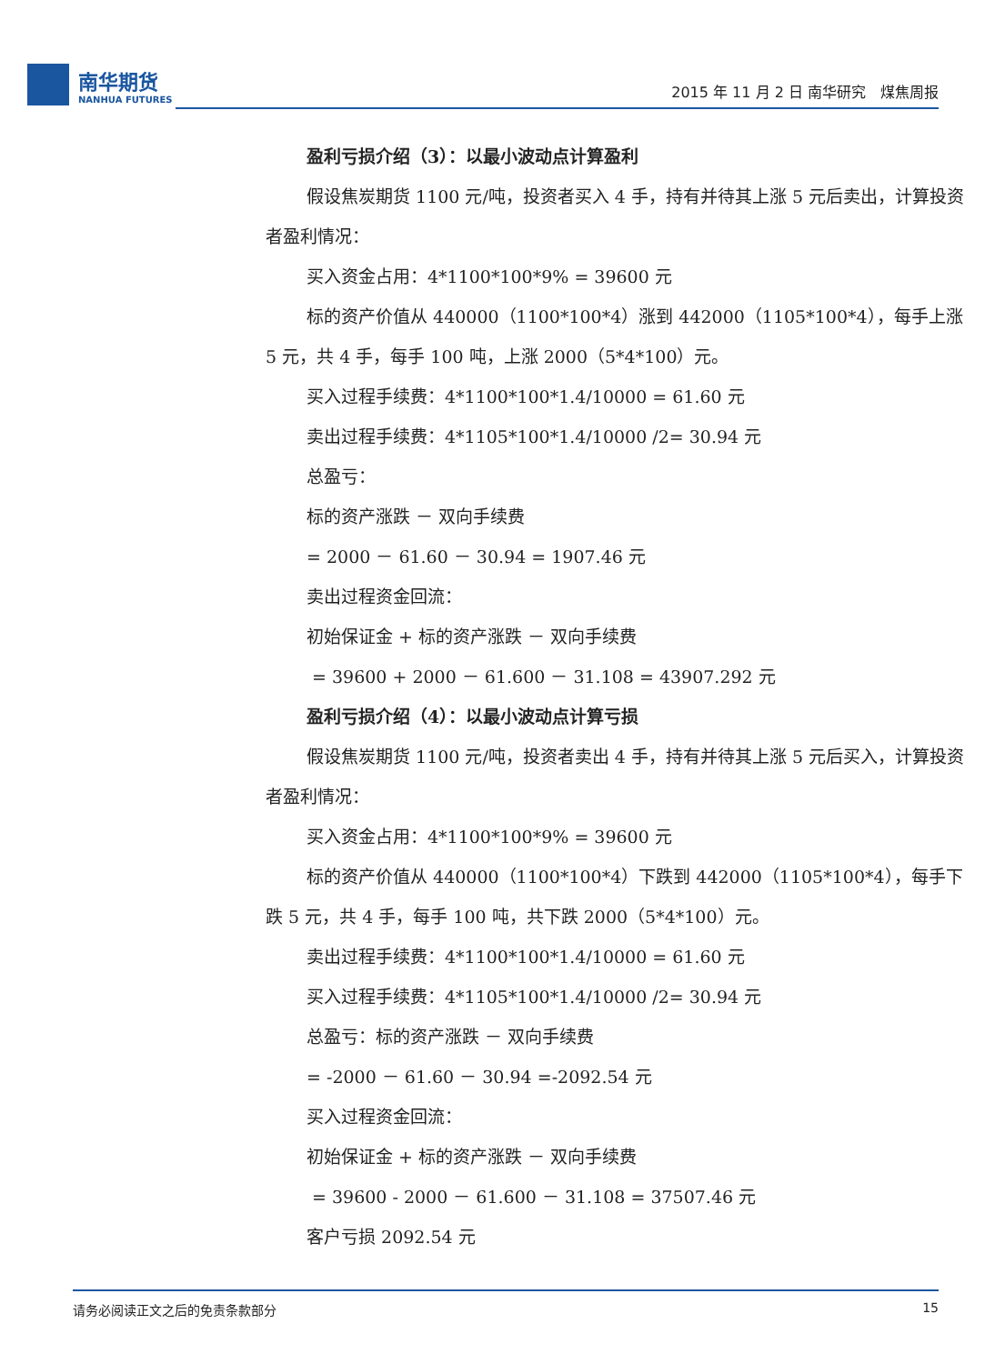南华期货
NANHUA FUTURES
2015 年 11 月 2 日 南华研究　煤焦周报
盈利亏损介绍（3）：以最小波动点计算盈利
假设焦炭期货 1100 元/吨，投资者买入 4 手，持有并待其上涨 5 元后卖出，计算投资者盈利情况：
买入资金占用：4*1100*100*9% = 39600 元
标的资产价值从 440000（1100*100*4）涨到 442000（1105*100*4），每手上涨 5 元，共 4 手，每手 100 吨，上涨 2000（5*4*100）元。
买入过程手续费：4*1100*100*1.4/10000 = 61.60 元
卖出过程手续费：4*1105*100*1.4/10000 /2= 30.94 元
总盈亏：
标的资产涨跌 － 双向手续费
= 2000 － 61.60 － 30.94 = 1907.46 元
卖出过程资金回流：
初始保证金 + 标的资产涨跌 － 双向手续费
= 39600 + 2000 － 61.600 － 31.108 = 43907.292 元
盈利亏损介绍（4）：以最小波动点计算亏损
假设焦炭期货 1100 元/吨，投资者卖出 4 手，持有并待其上涨 5 元后买入，计算投资者盈利情况：
买入资金占用：4*1100*100*9% = 39600 元
标的资产价值从 440000（1100*100*4）下跌到 442000（1105*100*4），每手下跌 5 元，共 4 手，每手 100 吨，共下跌 2000（5*4*100）元。
卖出过程手续费：4*1100*100*1.4/10000 = 61.60 元
买入过程手续费：4*1105*100*1.4/10000 /2= 30.94 元
总盈亏：标的资产涨跌 － 双向手续费
= -2000 － 61.60 － 30.94 =-2092.54 元
买入过程资金回流：
初始保证金 + 标的资产涨跌 － 双向手续费
= 39600 - 2000 － 61.600 － 31.108 = 37507.46 元
客户亏损 2092.54 元
请务必阅读正文之后的免责条款部分 15